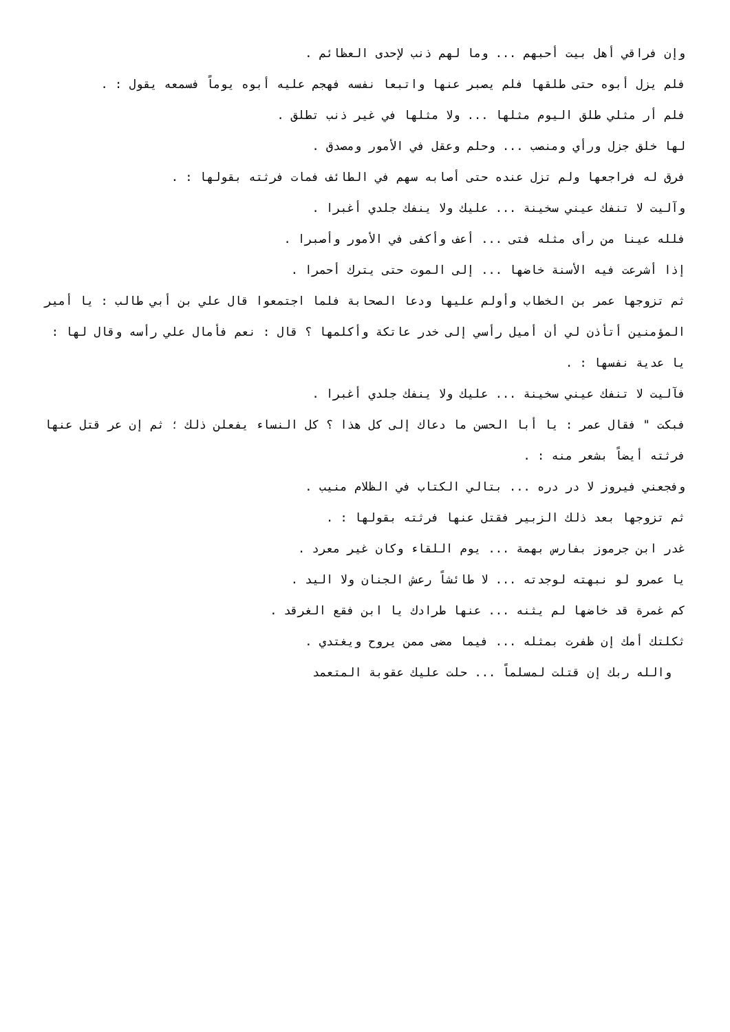وإن فراقي أهل بيت أحبهم ... وما لهم ذنب لإحدى العظائم .
فلم يزل أبوه حتى طلقها فلم يصبر عنها واتبعا نفسه فهجم عليه أبوه يوماً فسمعه يقول : .
فلم أر مثلي طلق اليوم مثلها ... ولا مثلها في غير ذنب تطلق .
لها خلق جزل ورأي ومنصب ... وحلم وعقل في الأمور ومصدق .
فرق له فراجعها ولم تزل عنده حتى أصابه سهم في الطائف فمات فرثته بقولها : .
وآليت لا تنفك عيني سخينة ... عليك ولا ينفك جلدي أغبرا .
فلله عينا من رأى مثله فتى ... أعف وأكفى في الأمور وأصبرا .
إذا أشرعت فيه الأسنة خاضها ... إلى الموت حتى يترك أحمرا .
ثم تزوجها عمر بن الخطاب وأولم عليها ودعا الصحابة فلما اجتمعوا قال علي بن أبي طالب : يا أمير المؤمنين أتأذن لي أن أميل رأسي إلى خدر عاتكة وأكلمها ؟ قال : نعم فأمال علي رأسه وقال لها : يا عدية نفسها : .
فآليت لا تنفك عيني سخينة ... عليك ولا ينفك جلدي أغبرا .
فبكت " فقال عمر : يا أبا الحسن ما دعاك إلى كل هذا ؟ كل النساء يفعلن ذلك ؛ ثم إن عر قتل عنها فرثته أيضاً بشعر منه : .
وفجعني فيروز لا در دره ... بتالي الكتاب في الظلام منيب .
ثم تزوجها بعد ذلك الزبير فقتل عنها فرثته بقولها : .
غدر ابن جرموز بفارس بهمة ... يوم اللقاء وكان غير معرد .
يا عمرو لو نبهته لوجدته ... لا طائشاً رعش الجنان ولا اليد .
كم غمرة قد خاضها لم يثنه ... عنها طرادك يا ابن فقع الغرقد .
ثكلتك أمك إن ظفرت بمثله ... فيما مضى ممن يروح ويغتدي .
والله ربك إن قتلت لمسلماً ... حلت عليك عقوبة المتعمد